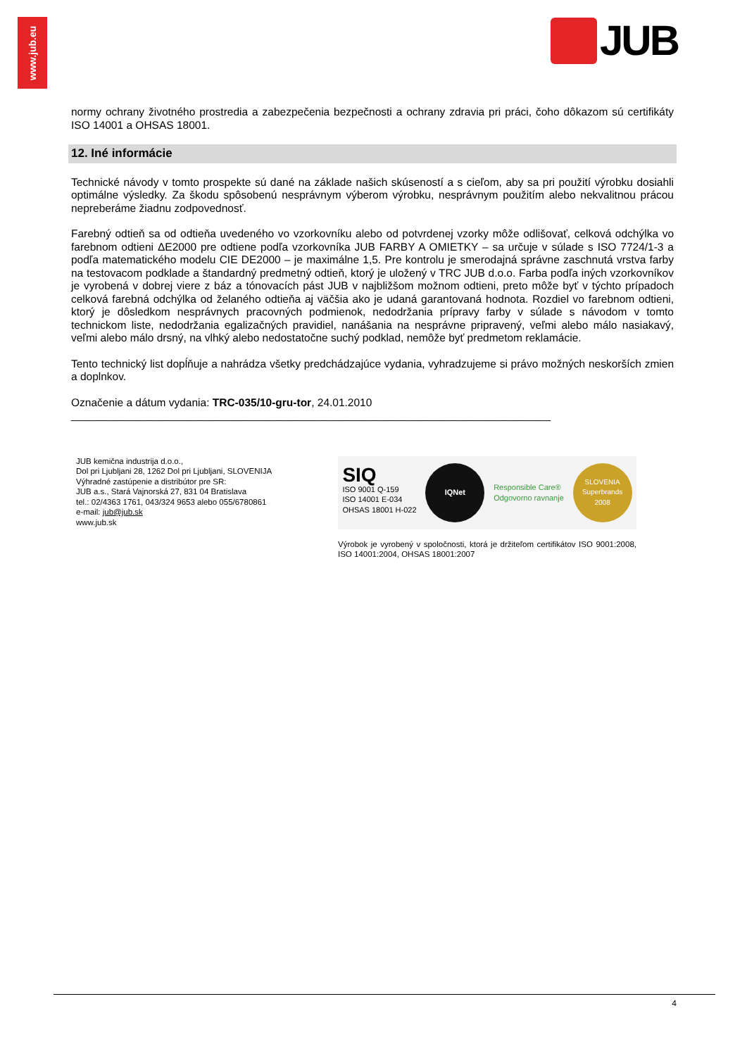www.jub.eu
JUB
normy ochrany životného prostredia a zabezpečenia bezpečnosti a ochrany zdravia pri práci, čoho dôkazom sú certifikáty ISO 14001 a OHSAS 18001.
12. Iné informácie
Technické návody v tomto prospekte sú dané na základe našich skúseností a s cieľom, aby sa pri použití výrobku dosiahli optimálne výsledky. Za škodu spôsobenú nesprávnym výberom výrobku, nesprávnym použitím alebo nekvalitnou prácou nepreberáme žiadnu zodpovednosť.
Farebný odtieň sa od odtieňa uvedeného vo vzorkovníku alebo od potvrdenej vzorky môže odlišovať, celková odchýlka vo farebnom odtieni ΔE2000 pre odtiene podľa vzorkovníka JUB FARBY A OMIETKY – sa určuje v súlade s ISO 7724/1-3 a podľa matematického modelu CIE DE2000 – je maximálne 1,5. Pre kontrolu je smerodajná správne zaschnutá vrstva farby na testovacom podklade a štandardný predmetný odtieň, ktorý je uložený v TRC JUB d.o.o. Farba podľa iných vzorkovníkov je vyrobená v dobrej viere z báz a tónovacích pást JUB v najbližšom možnom odtieni, preto môže byť v týchto prípadoch celková farebná odchýlka od želaného odtieňa aj väčšia ako je udaná garantovaná hodnota. Rozdiel vo farebnom odtieni, ktorý je dôsledkom nesprávnych pracovných podmienok, nedodržania prípravy farby v súlade s návodom v tomto technickom liste, nedodržania egalizačných pravidiel, nanášania na nesprávne pripravený, veľmi alebo málo nasiakavý, veľmi alebo málo drsný, na vlhký alebo nedostatočne suchý podklad, nemôže byť predmetom reklamácie.
Tento technický list dopĺňuje a nahrádza všetky predchádzajúce vydania, vyhradzujeme si právo možných neskorších zmien a doplnkov.
Označenie a dátum vydania: TRC-035/10-gru-tor, 24.01.2010
_______________________________________________________________________________
JUB kemična industrija d.o.o.,
Dol pri Ljubljani 28, 1262 Dol pri Ljubljani, SLOVENIJA
Výhradné zastúpenie a distribútor pre SR:
JUB a.s., Stará Vajnorská 27, 831 04 Bratislava
tel.: 02/4363 1761, 043/324 9653 alebo 055/6780861
e-mail: jub@jub.sk
www.jub.sk
SIQ
ISO 9001 Q-159
ISO 14001 E-034
OHSAS 18001 H-022
IQNet
Responsible Care®
Odgovorno ravnanje
SLOVENIA
Superbrands
2008
Výrobok je vyrobený v spoločnosti, ktorá je držiteľom certifikátov ISO 9001:2008, ISO 14001:2004, OHSAS 18001:2007
4